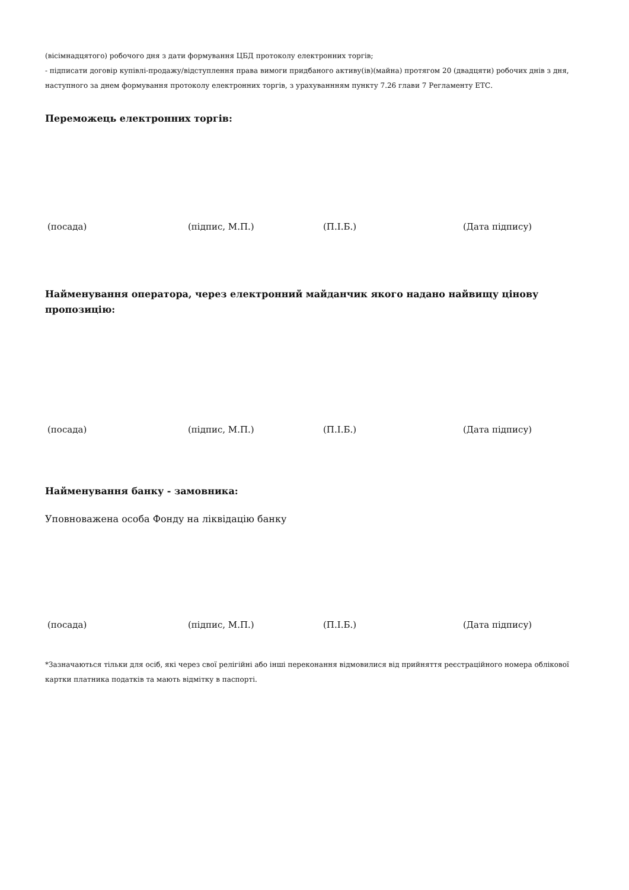(вісімнадцятого) робочого дня з дати формування ЦБД протоколу електронних торгів;
- підписати договір купівлі-продажу/відступлення права вимоги придбаного активу(ів)(майна) протягом 20 (двадцяти) робочих днів з дня, наступного за днем формування протоколу електронних торгів, з урахуваннням пункту 7.26 глави 7 Регламенту ЕТС.
Переможець електронних торгів:
(посада) (підпис, М.П.) (П.І.Б.) (Дата підпису)
Найменування оператора, через електронний майданчик якого надано найвищу цінову пропозицію:
(посада) (підпис, М.П.) (П.І.Б.) (Дата підпису)
Найменування банку - замовника:
Уповноважена особа Фонду на ліквідацію банку
(посада) (підпис, М.П.) (П.І.Б.) (Дата підпису)
*Зазначаються тільки для осіб, які через свої релігійні або інші переконання відмовилися від прийняття реєстраційного номера облікової картки платника податків та мають відмітку в паспорті.